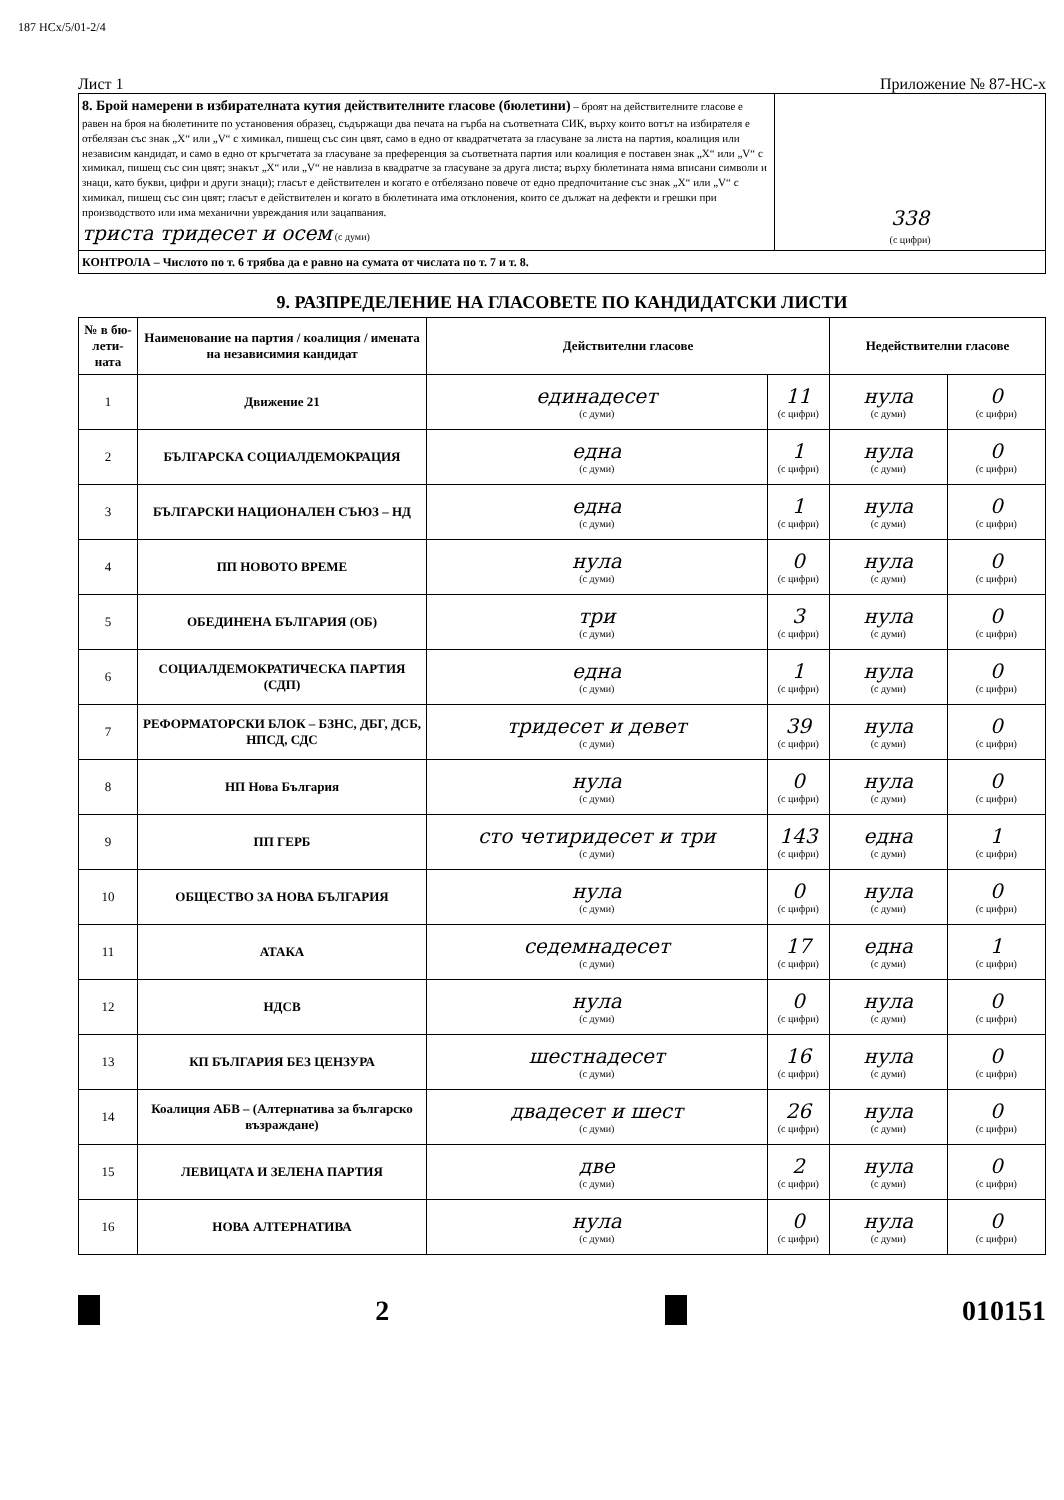187 НСх/5/01-2/4
Лист 1 Приложение № 87-НС-х
| 8. Брой намерени в избирателната кутия действителните гласове (бюлетини) – броят на действителните гласове е равен на броя на бюлетините по установения образец, съдържащи два печата на гърба на съответната СИК, върху които вотът на избирателя е отбелязан със знак „X“ или „V“ с химикал, пишещ със син цвят, само в едно от квадратчетата за гласуване за листа на партия, коалиция или независим кандидат, и само в едно от кръгчетата за гласуване за преференция за съответната партия или коалиция е поставен знак „X“ или „V“ с химикал, пишещ със син цвят; знакът „X“ или „V“ не навлиза в квадратче за гласуване за друга листа; върху бюлетината няма вписани символи и знаци, като букви, цифри и други знаци); гласът е действителен и когато е отбелязано повече от едно предпочитание със знак „X“ или „V“ с химикал, пишещ със син цвят; гласът е действителен и когато в бюлетината има отклонения, които се дължат на дефекти и грешки при производството или има механични увреждания или зацапвания. триста тридесет и осем (с думи) | 338 (с цифри) |
| КОНТРОЛА – Числото по т. 6 трябва да е равно на сумата от числата по т. 7 и т. 8. | |
9. РАЗПРЕДЕЛЕНИЕ НА ГЛАСОВЕТЕ ПО КАНДИДАТСКИ ЛИСТИ
| № в бю-лети-ната | Наименование на партия / коалиция / имената на независимия кандидат | Действителни гласове | | Недействителни гласове | |
| --- | --- | --- | --- | --- | --- |
| 1 | Движение 21 | единадесет (с думи) | 11 (с цифри) | нула (с думи) | 0 (с цифри) |
| 2 | БЪЛГАРСКА СОЦИАЛДЕМОКРАЦИЯ | една (с думи) | 1 (с цифри) | нула (с думи) | 0 (с цифри) |
| 3 | БЪЛГАРСКИ НАЦИОНАЛЕН СЪЮЗ – НД | една (с думи) | 1 (с цифри) | нула (с думи) | 0 (с цифри) |
| 4 | ПП НОВОТО ВРЕМЕ | нула (с думи) | 0 (с цифри) | нула (с думи) | 0 (с цифри) |
| 5 | ОБЕДИНЕНА БЪЛГАРИЯ (ОБ) | три (с думи) | 3 (с цифри) | нула (с думи) | 0 (с цифри) |
| 6 | СОЦИАЛДЕМОКРАТИЧЕСКА ПАРТИЯ (СДП) | една (с думи) | 1 (с цифри) | нула (с думи) | 0 (с цифри) |
| 7 | РЕФОРМАТОРСКИ БЛОК – БЗНС, ДБГ, ДСБ, НПСД, СДС | тридесет и девет (с думи) | 39 (с цифри) | нула (с думи) | 0 (с цифри) |
| 8 | НП Нова България | нула (с думи) | 0 (с цифри) | нула (с думи) | 0 (с цифри) |
| 9 | ПП ГЕРБ | сто четиридесет и три (с думи) | 143 (с цифри) | една (с думи) | 1 (с цифри) |
| 10 | ОБЩЕСТВО ЗА НОВА БЪЛГАРИЯ | нула (с думи) | 0 (с цифри) | нула (с думи) | 0 (с цифри) |
| 11 | АТАКА | седемнадесет (с думи) | 17 (с цифри) | една (с думи) | 1 (с цифри) |
| 12 | НДСВ | нула (с думи) | 0 (с цифри) | нула (с думи) | 0 (с цифри) |
| 13 | КП БЪЛГАРИЯ БЕЗ ЦЕНЗУРА | шестнадесет (с думи) | 16 (с цифри) | нула (с думи) | 0 (с цифри) |
| 14 | Коалиция АБВ – (Алтернатива за българско възраждане) | двадесет и шест (с думи) | 26 (с цифри) | нула (с думи) | 0 (с цифри) |
| 15 | ЛЕВИЦАТА И ЗЕЛЕНА ПАРТИЯ | две (с думи) | 2 (с цифри) | нула (с думи) | 0 (с цифри) |
| 16 | НОВА АЛТЕРНАТИВА | нула (с думи) | 0 (с цифри) | нула (с думи) | 0 (с цифри) |
2 010151